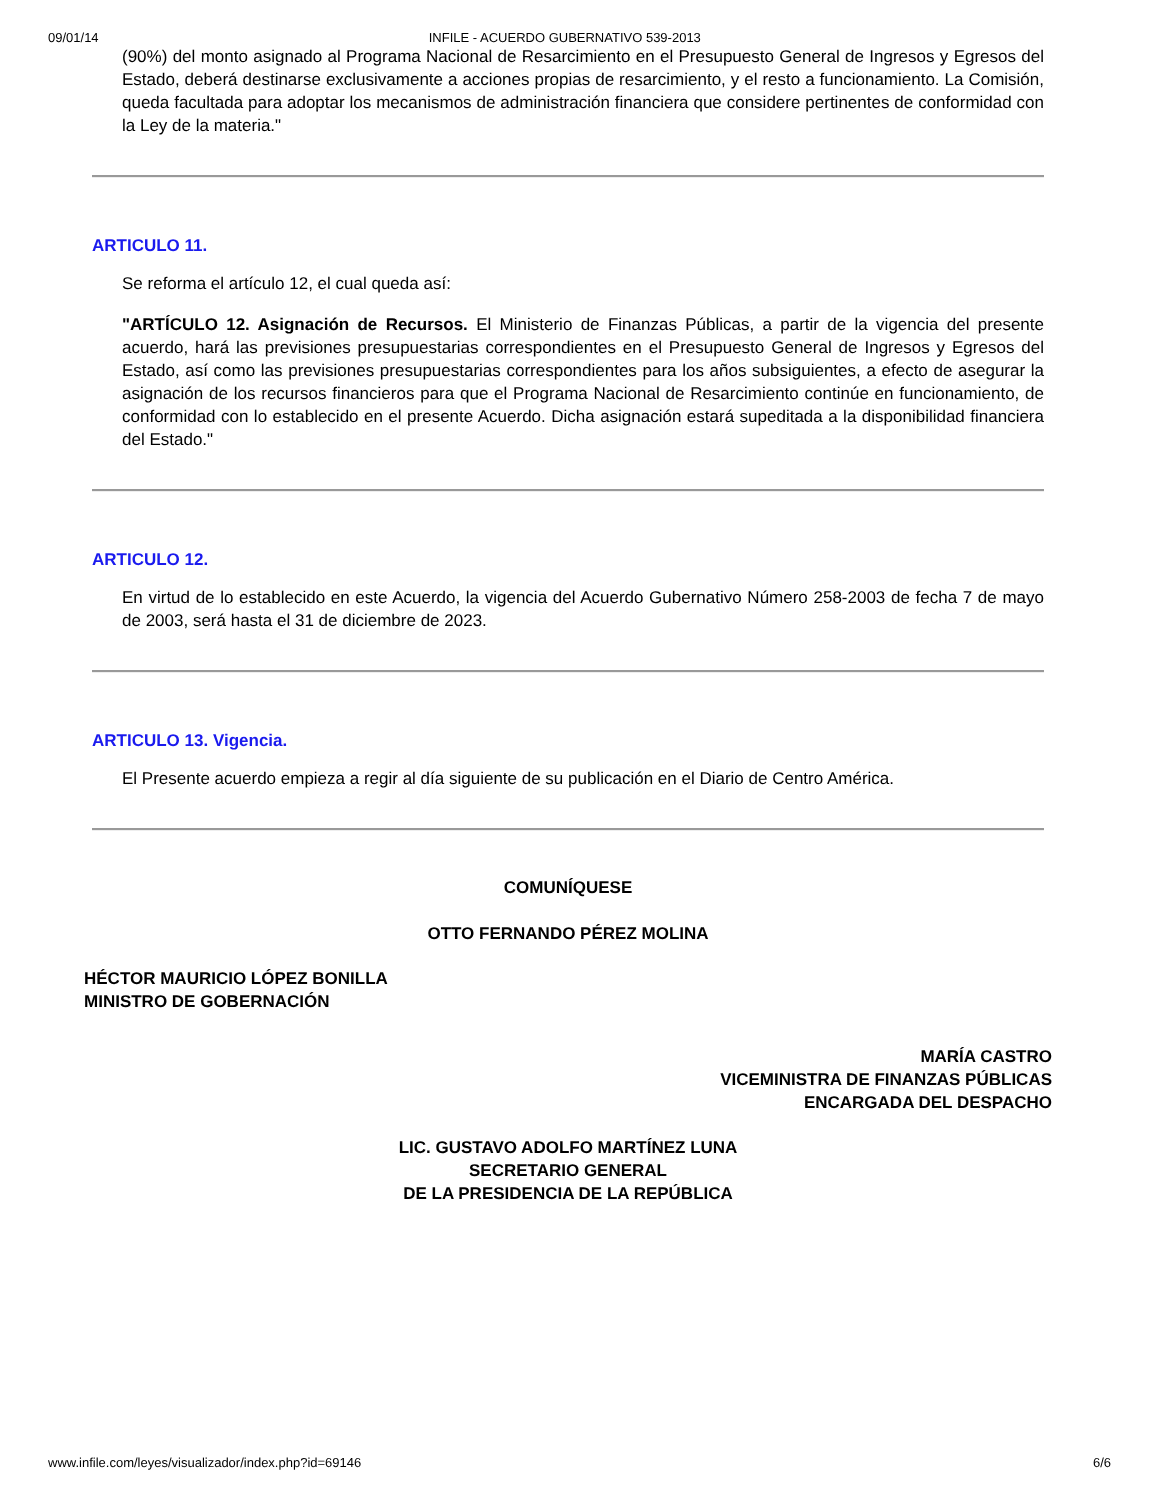09/01/14 INFILE - ACUERDO GUBERNATIVO 539-2013
(90%) del monto asignado al Programa Nacional de Resarcimiento en el Presupuesto General de Ingresos y Egresos del Estado, deberá destinarse exclusivamente a acciones propias de resarcimiento, y el resto a funcionamiento. La Comisión, queda facultada para adoptar los mecanismos de administración financiera que considere pertinentes de conformidad con la Ley de la materia."
ARTICULO 11.
Se reforma el artículo 12, el cual queda así:
"ARTÍCULO 12. Asignación de Recursos. El Ministerio de Finanzas Públicas, a partir de la vigencia del presente acuerdo, hará las previsiones presupuestarias correspondientes en el Presupuesto General de Ingresos y Egresos del Estado, así como las previsiones presupuestarias correspondientes para los años subsiguientes, a efecto de asegurar la asignación de los recursos financieros para que el Programa Nacional de Resarcimiento continúe en funcionamiento, de conformidad con lo establecido en el presente Acuerdo. Dicha asignación estará supeditada a la disponibilidad financiera del Estado."
ARTICULO 12.
En virtud de lo establecido en este Acuerdo, la vigencia del Acuerdo Gubernativo Número 258-2003 de fecha 7 de mayo de 2003, será hasta el 31 de diciembre de 2023.
ARTICULO 13. Vigencia.
El Presente acuerdo empieza a regir al día siguiente de su publicación en el Diario de Centro América.
COMUNÍQUESE
OTTO FERNANDO PÉREZ MOLINA
HÉCTOR MAURICIO LÓPEZ BONILLA
MINISTRO DE GOBERNACIÓN
MARÍA CASTRO
VICEMINISTRA DE FINANZAS PÚBLICAS
ENCARGADA DEL DESPACHO
LIC. GUSTAVO ADOLFO MARTÍNEZ LUNA
SECRETARIO GENERAL
DE LA PRESIDENCIA DE LA REPÚBLICA
www.infile.com/leyes/visualizador/index.php?id=69146 6/6